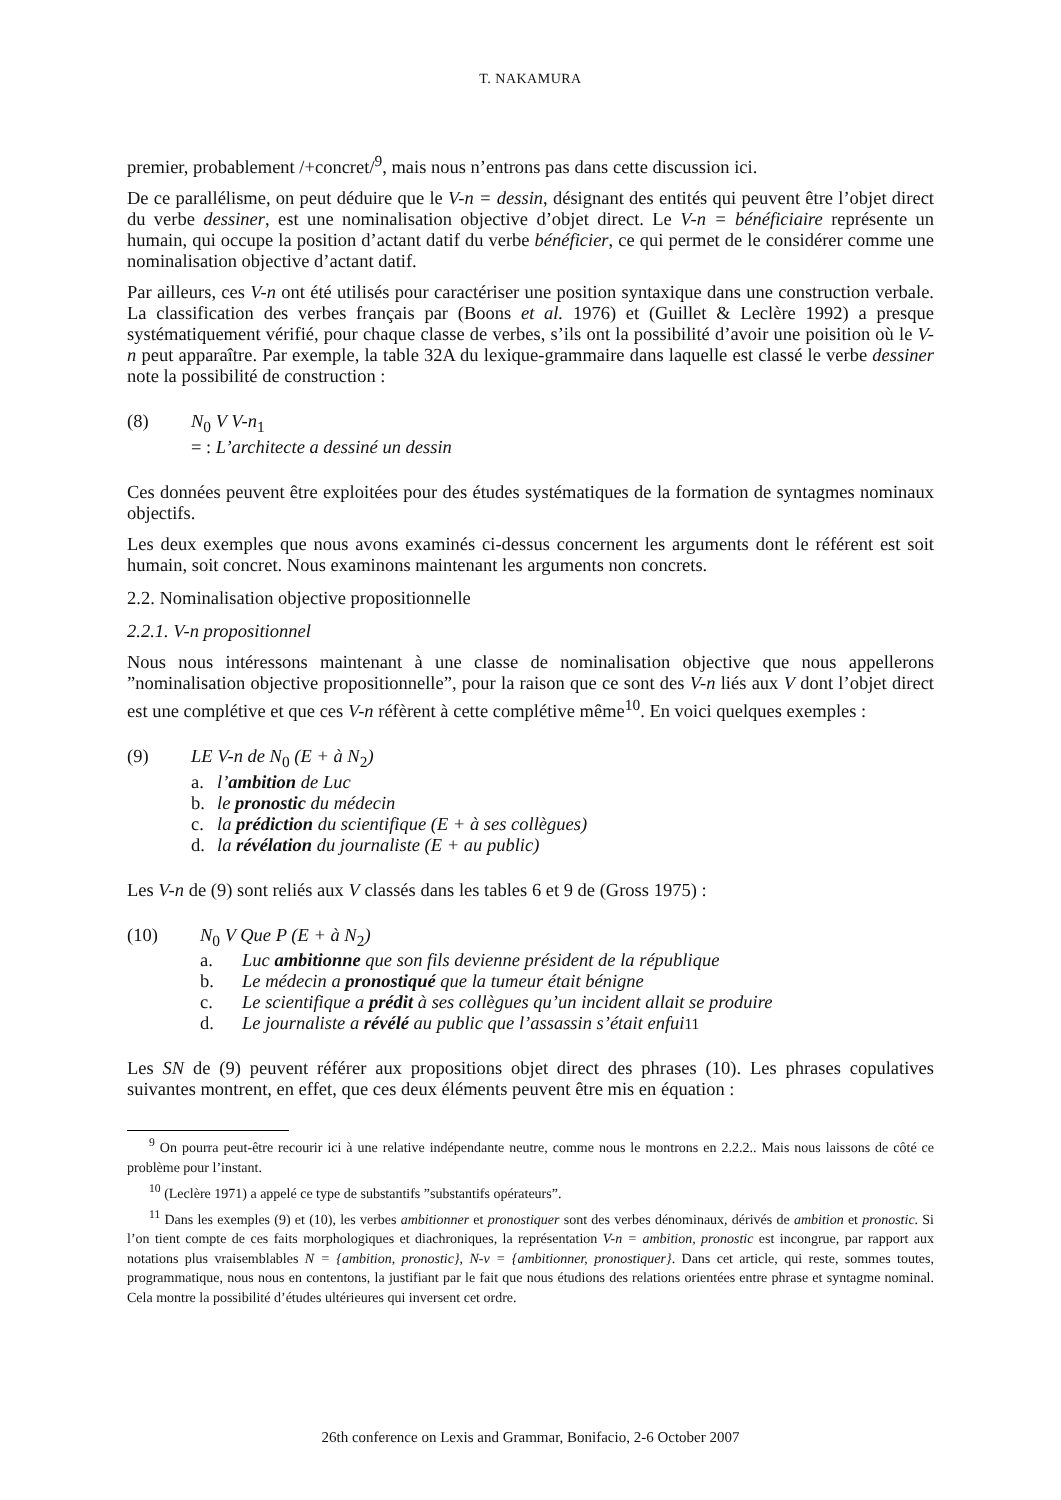T. NAKAMURA
premier, probablement /+concret/<sup>9</sup>, mais nous n’entrons pas dans cette discussion ici.
De ce parallélisme, on peut déduire que le V-n = dessin, désignant des entités qui peuvent être l’objet direct du verbe dessiner, est une nominalisation objective d’objet direct. Le V-n = bénéficiaire représente un humain, qui occupe la position d’actant datif du verbe bénéficier, ce qui permet de le considérer comme une nominalisation objective d’actant datif.
Par ailleurs, ces V-n ont été utilisés pour caractériser une position syntaxique dans une construction verbale. La classification des verbes français par (Boons et al. 1976) et (Guillet & Leclère 1992) a presque systématiquement vérifié, pour chaque classe de verbes, s’ils ont la possibilité d’avoir une poisition où le V-n peut apparaître. Par exemple, la table 32A du lexique-grammaire dans laquelle est classé le verbe dessiner note la possibilité de construction :
(8) N<sub>0</sub> V V-n<sub>1</sub>
= : L’architecte a dessiné un dessin
Ces données peuvent être exploitées pour des études systématiques de la formation de syntagmes nominaux objectifs.
Les deux exemples que nous avons examinés ci-dessus concernent les arguments dont le référent est soit humain, soit concret. Nous examinons maintenant les arguments non concrets.
2.2. Nominalisation objective propositionnelle
2.2.1. V-n propositionnel
Nous nous intéressons maintenant à une classe de nominalisation objective que nous appellerons ”nominalisation objective propositionnelle”, pour la raison que ce sont des V-n liés aux V dont l’objet direct est une complétive et que ces V-n réfèrent à cette complétive même<sup>10</sup>. En voici quelques exemples :
(9) LE V-n de N<sub>0</sub> (E + à N<sub>2</sub>)
a. l’ambition de Luc
b. le pronostic du médecin
c. la prédiction du scientifique (E + à ses collègues)
d. la révélation du journaliste (E + au public)
Les V-n de (9) sont reliés aux V classés dans les tables 6 et 9 de (Gross 1975) :
(10) N<sub>0</sub> V Que P (E + à N<sub>2</sub>)
a. Luc ambitionne que son fils devienne président de la république
b. Le médecin a pronostiqué que la tumeur était bénigne
c. Le scientifique a prédit à ses collègues qu’un incident allait se produire
d. Le journaliste a révélé au public que l’assassin s’était enfui<sup>11</sup>
Les SN de (9) peuvent référer aux propositions objet direct des phrases (10). Les phrases copulatives suivantes montrent, en effet, que ces deux éléments peuvent être mis en équation :
<sup>9</sup> On pourra peut-être recourir ici à une relative indépendante neutre, comme nous le montrons en 2.2.2.. Mais nous laissons de côté ce problème pour l’instant.
<sup>10</sup> (Leclère 1971) a appelé ce type de substantifs ”substantifs opérateurs”.
<sup>11</sup> Dans les exemples (9) et (10), les verbes ambitionner et pronostiquer sont des verbes dénominaux, dérivés de ambition et pronostic. Si l’on tient compte de ces faits morphologiques et diachroniques, la représentation V-n = ambition, pronostic est incongrue, par rapport aux notations plus vraisemblables N = {ambition, pronostic}, N-v = {ambitionner, pronostiquer}. Dans cet article, qui reste, sommes toutes, programmatique, nous nous en contentons, la justifiant par le fait que nous étudions des relations orientées entre phrase et syntagme nominal. Cela montre la possibilité d’études ultérieures qui inversent cet ordre.
26th conference on Lexis and Grammar, Bonifacio, 2-6 October 2007